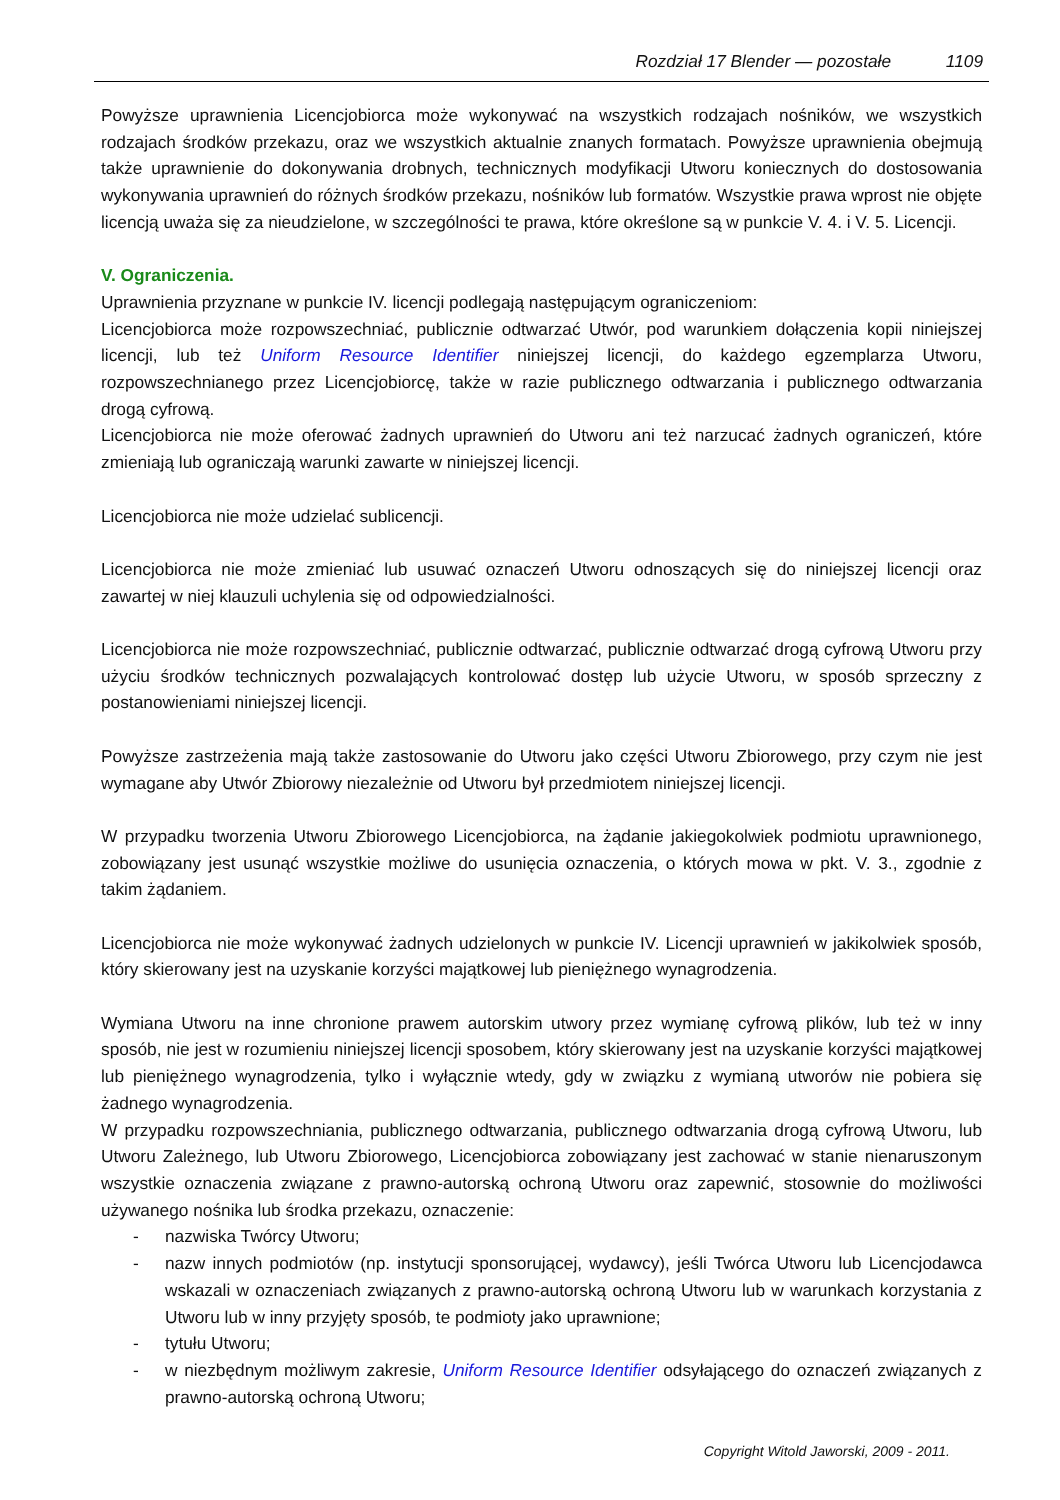Rozdział 17 Blender — pozostałe 1109
Powyższe uprawnienia Licencjobiorca może wykonywać na wszystkich rodzajach nośników, we wszystkich rodzajach środków przekazu, oraz we wszystkich aktualnie znanych formatach. Powyższe uprawnienia obejmują także uprawnienie do dokonywania drobnych, technicznych modyfikacji Utworu koniecznych do dostosowania wykonywania uprawnień do różnych środków przekazu, nośników lub formatów. Wszystkie prawa wprost nie objęte licencją uważa się za nieudzielone, w szczególności te prawa, które określone są w punkcie V. 4. i V. 5. Licencji.
V. Ograniczenia.
Uprawnienia przyznane w punkcie IV. licencji podlegają następującym ograniczeniom:
Licencjobiorca może rozpowszechniać, publicznie odtwarzać Utwór, pod warunkiem dołączenia kopii niniejszej licencji, lub też Uniform Resource Identifier niniejszej licencji, do każdego egzemplarza Utworu, rozpowszechnianego przez Licencjobiorcę, także w razie publicznego odtwarzania i publicznego odtwarzania drogą cyfrową.
Licencjobiorca nie może oferować żadnych uprawnień do Utworu ani też narzucać żadnych ograniczeń, które zmieniają lub ograniczają warunki zawarte w niniejszej licencji.
Licencjobiorca nie może udzielać sublicencji.
Licencjobiorca nie może zmieniać lub usuwać oznaczeń Utworu odnoszących się do niniejszej licencji oraz zawartej w niej klauzuli uchylenia się od odpowiedzialności.
Licencjobiorca nie może rozpowszechniać, publicznie odtwarzać, publicznie odtwarzać drogą cyfrową Utworu przy użyciu środków technicznych pozwalających kontrolować dostęp lub użycie Utworu, w sposób sprzeczny z postanowieniami niniejszej licencji.
Powyższe zastrzeżenia mają także zastosowanie do Utworu jako części Utworu Zbiorowego, przy czym nie jest wymagane aby Utwór Zbiorowy niezależnie od Utworu był przedmiotem niniejszej licencji.
W przypadku tworzenia Utworu Zbiorowego Licencjobiorca, na żądanie jakiegokolwiek podmiotu uprawnionego, zobowiązany jest usunąć wszystkie możliwe do usunięcia oznaczenia, o których mowa w pkt. V. 3., zgodnie z takim żądaniem.
Licencjobiorca nie może wykonywać żadnych udzielonych w punkcie IV. Licencji uprawnień w jakikolwiek sposób, który skierowany jest na uzyskanie korzyści majątkowej lub pieniężnego wynagrodzenia.
Wymiana Utworu na inne chronione prawem autorskim utwory przez wymianę cyfrową plików, lub też w inny sposób, nie jest w rozumieniu niniejszej licencji sposobem, który skierowany jest na uzyskanie korzyści majątkowej lub pieniężnego wynagrodzenia, tylko i wyłącznie wtedy, gdy w związku z wymianą utworów nie pobiera się żadnego wynagrodzenia.
W przypadku rozpowszechniania, publicznego odtwarzania, publicznego odtwarzania drogą cyfrową Utworu, lub Utworu Zależnego, lub Utworu Zbiorowego, Licencjobiorca zobowiązany jest zachować w stanie nienaruszonym wszystkie oznaczenia związane z prawno-autorską ochroną Utworu oraz zapewnić, stosownie do możliwości używanego nośnika lub środka przekazu, oznaczenie:
- nazwiska Twórcy Utworu;
- nazw innych podmiotów (np. instytucji sponsorującej, wydawcy), jeśli Twórca Utworu lub Licencjodawca wskazali w oznaczeniach związanych z prawno-autorską ochroną Utworu lub w warunkach korzystania z Utworu lub w inny przyjęty sposób, te podmioty jako uprawnione;
- tytułu Utworu;
- w niezbędnym możliwym zakresie, Uniform Resource Identifier odsyłającego do oznaczeń związanych z prawno-autorską ochroną Utworu;
Copyright Witold Jaworski, 2009 - 2011.